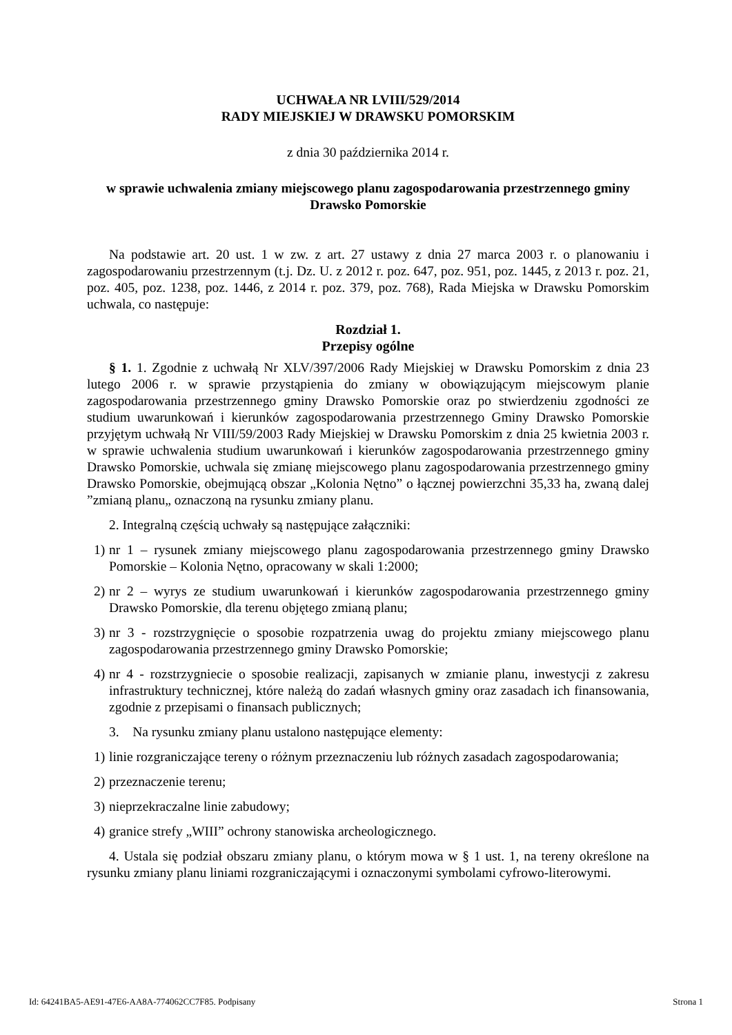UCHWAŁA NR LVIII/529/2014
RADY MIEJSKIEJ W DRAWSKU POMORSKIM
z dnia 30 października 2014 r.
w sprawie uchwalenia zmiany miejscowego planu zagospodarowania przestrzennego gminy Drawsko Pomorskie
Na podstawie art. 20 ust. 1 w zw. z art. 27 ustawy z dnia 27 marca 2003 r. o planowaniu i zagospodarowaniu przestrzennym (t.j. Dz. U. z 2012 r. poz. 647, poz. 951, poz. 1445, z 2013 r. poz. 21, poz. 405, poz. 1238, poz. 1446, z 2014 r. poz. 379, poz. 768), Rada Miejska w Drawsku Pomorskim uchwala, co następuje:
Rozdział 1.
Przepisy ogólne
§ 1. 1. Zgodnie z uchwałą Nr XLV/397/2006 Rady Miejskiej w Drawsku Pomorskim z dnia 23 lutego 2006 r. w sprawie przystąpienia do zmiany w obowiązującym miejscowym planie zagospodarowania przestrzennego gminy Drawsko Pomorskie oraz po stwierdzeniu zgodności ze studium uwarunkowań i kierunków zagospodarowania przestrzennego Gminy Drawsko Pomorskie przyjętym uchwałą Nr VIII/59/2003 Rady Miejskiej w Drawsku Pomorskim z dnia 25 kwietnia 2003 r. w sprawie uchwalenia studium uwarunkowań i kierunków zagospodarowania przestrzennego gminy Drawsko Pomorskie, uchwala się zmianę miejscowego planu zagospodarowania przestrzennego gminy Drawsko Pomorskie, obejmującą obszar „Kolonia Nętno” o łącznej powierzchni 35,33 ha, zwaną dalej ”zmianą planu„ oznaczoną na rysunku zmiany planu.
2. Integralną częścią uchwały są następujące załączniki:
1) nr 1 – rysunek zmiany miejscowego planu zagospodarowania przestrzennego gminy Drawsko Pomorskie – Kolonia Nętno, opracowany w skali 1:2000;
2) nr 2 – wyrys ze studium uwarunkowań i kierunków zagospodarowania przestrzennego gminy Drawsko Pomorskie, dla terenu objętego zmianą planu;
3) nr 3 - rozstrzygnięcie o sposobie rozpatrzenia uwag do projektu zmiany miejscowego planu zagospodarowania przestrzennego gminy Drawsko Pomorskie;
4) nr 4 - rozstrzygniecie o sposobie realizacji, zapisanych w zmianie planu, inwestycji z zakresu infrastruktury technicznej, które należą do zadań własnych gminy oraz zasadach ich finansowania, zgodnie z przepisami o finansach publicznych;
3. Na rysunku zmiany planu ustalono następujące elementy:
1) linie rozgraniczające tereny o różnym przeznaczeniu lub różnych zasadach zagospodarowania;
2) przeznaczenie terenu;
3) nieprzekraczalne linie zabudowy;
4) granice strefy „WIII” ochrony stanowiska archeologicznego.
4. Ustala się podział obszaru zmiany planu, o którym mowa w § 1 ust. 1, na tereny określone na rysunku zmiany planu liniami rozgraniczającymi i oznaczonymi symbolami cyfrowo-literowymi.
Id: 64241BA5-AE91-47E6-AA8A-774062CC7F85. Podpisany Strona 1